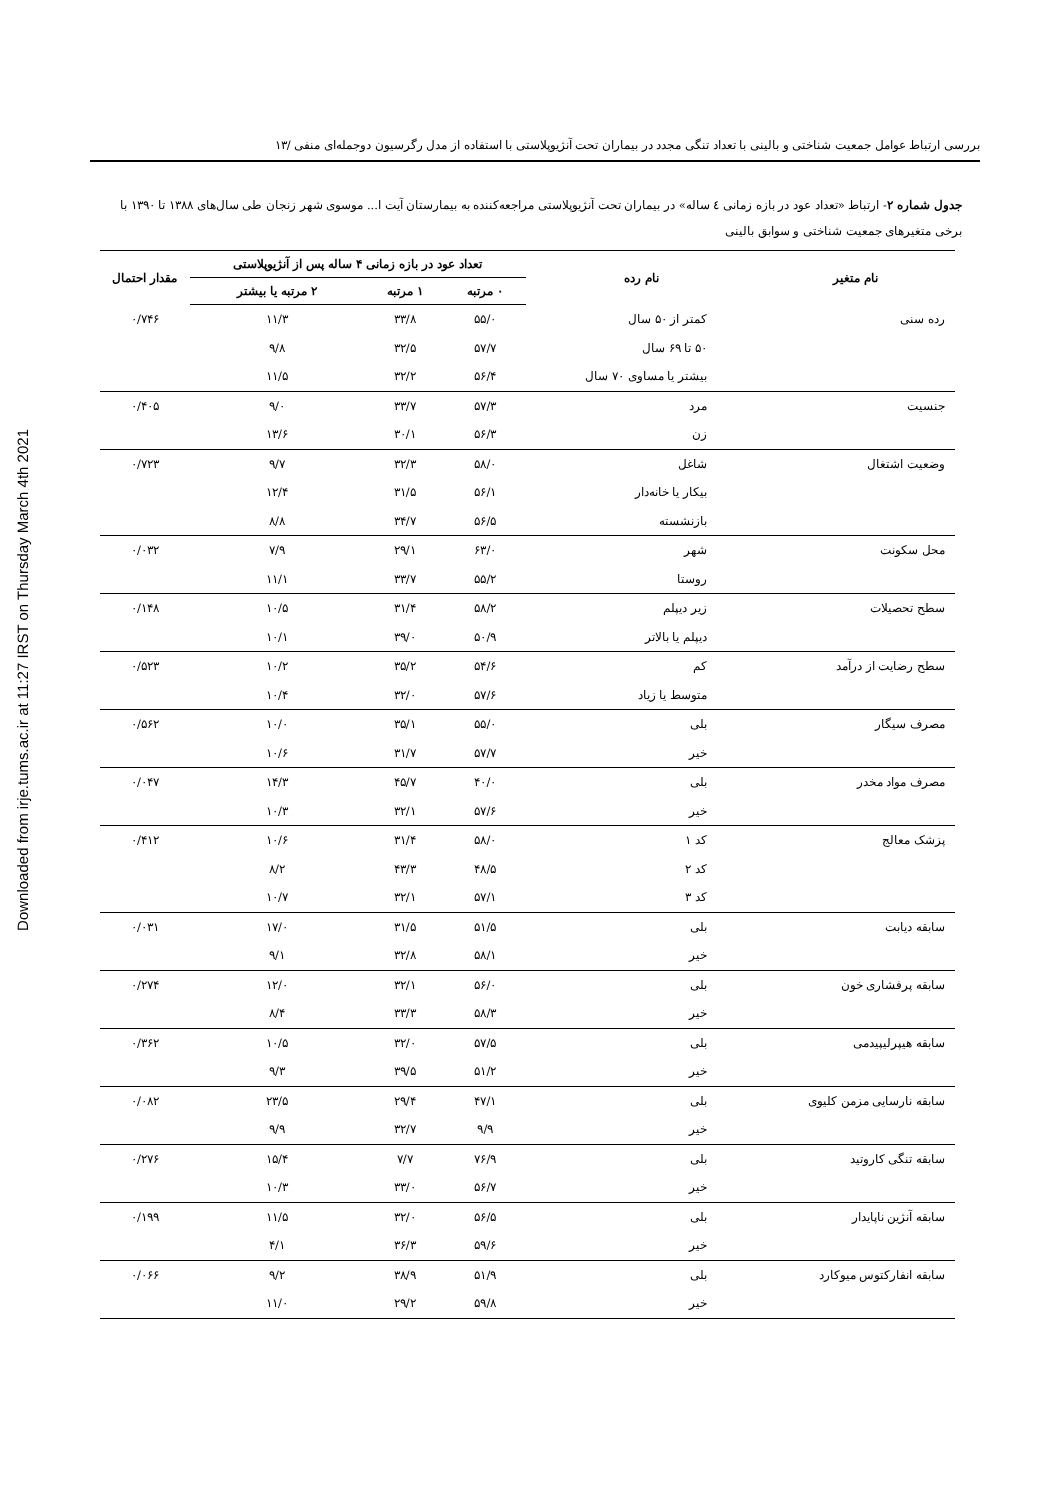Downloaded from irje.tums.ac.ir at 11:27 IRST on Thursday March 4th 2021
بررسی ارتباط عوامل جمعیت شناختی و بالینی با تعداد تنگی مجدد در بیماران تحت آنژیوپلاستی با استفاده از مدل رگرسیون دوجمله‌ای منفی /۱۳
جدول شماره ۲- ارتباط «تعداد عود در بازه زمانی ٤ ساله» در بیماران تحت آنژیوپلاستی مراجعه‌کننده به بیمارستان آیت ا... موسوی شهر زنجان طی سال‌های ۱۳۸۸ تا ۱۳۹۰ با برخی متغیرهای جمعیت شناختی و سوابق بالینی
| نام متغیر | نام رده | تعداد عود در بازه زمانی ۴ ساله پس از آنژیوپلاستی | | | مقدار احتمال |
| --- | --- | --- | --- | --- | --- |
| | | ۰ مرتبه | ۱ مرتبه | ۲ مرتبه یا بیشتر | |
| رده سنی | کمتر از ۵۰ سال | ۵۵/۰ | ۳۳/۸ | ۱۱/۳ | ۰/۷۴۶ |
| | ۵۰ تا ۶۹ سال | ۵۷/۷ | ۳۲/۵ | ۹/۸ | |
| | بیشتر یا مساوی ۷۰ سال | ۵۶/۴ | ۳۲/۲ | ۱۱/۵ | |
| جنسیت | مرد | ۵۷/۳ | ۳۳/۷ | ۹/۰ | ۰/۴۰۵ |
| | زن | ۵۶/۳ | ۳۰/۱ | ۱۳/۶ | |
| وضعیت اشتغال | شاغل | ۵۸/۰ | ۳۲/۳ | ۹/۷ | ۰/۷۲۳ |
| | بیکار یا خانه‌دار | ۵۶/۱ | ۳۱/۵ | ۱۲/۴ | |
| | بازنشسته | ۵۶/۵ | ۳۴/۷ | ۸/۸ | |
| محل سکونت | شهر | ۶۳/۰ | ۲۹/۱ | ۷/۹ | ۰/۰۳۲ |
| | روستا | ۵۵/۲ | ۳۳/۷ | ۱۱/۱ | |
| سطح تحصیلات | زیر دیپلم | ۵۸/۲ | ۳۱/۴ | ۱۰/۵ | ۰/۱۴۸ |
| | دیپلم یا بالاتر | ۵۰/۹ | ۳۹/۰ | ۱۰/۱ | |
| سطح رضایت از درآمد | کم | ۵۴/۶ | ۳۵/۲ | ۱۰/۲ | ۰/۵۲۳ |
| | متوسط یا زیاد | ۵۷/۶ | ۳۲/۰ | ۱۰/۴ | |
| مصرف سیگار | بلی | ۵۵/۰ | ۳۵/۱ | ۱۰/۰ | ۰/۵۶۲ |
| | خیر | ۵۷/۷ | ۳۱/۷ | ۱۰/۶ | |
| مصرف مواد مخدر | بلی | ۴۰/۰ | ۴۵/۷ | ۱۴/۳ | ۰/۰۴۷ |
| | خیر | ۵۷/۶ | ۳۲/۱ | ۱۰/۳ | |
| پزشک معالج | کد ۱ | ۵۸/۰ | ۳۱/۴ | ۱۰/۶ | ۰/۴۱۲ |
| | کد ۲ | ۴۸/۵ | ۴۳/۳ | ۸/۲ | |
| | کد ۳ | ۵۷/۱ | ۳۲/۱ | ۱۰/۷ | |
| سابقه دیابت | بلی | ۵۱/۵ | ۳۱/۵ | ۱۷/۰ | ۰/۰۳۱ |
| | خیر | ۵۸/۱ | ۳۲/۸ | ۹/۱ | |
| سابقه پرفشاری خون | بلی | ۵۶/۰ | ۳۲/۱ | ۱۲/۰ | ۰/۲۷۴ |
| | خیر | ۵۸/۳ | ۳۳/۳ | ۸/۴ | |
| سابقه هیپرلیپیدمی | بلی | ۵۷/۵ | ۳۲/۰ | ۱۰/۵ | ۰/۳۶۲ |
| | خیر | ۵۱/۲ | ۳۹/۵ | ۹/۳ | |
| سابقه نارسایی مزمن کلیوی | بلی | ۴۷/۱ | ۲۹/۴ | ۲۳/۵ | ۰/۰۸۲ |
| | خیر | ۹/۹ | ۳۲/۷ | ۹/۹ | |
| سابقه تنگی کاروتید | بلی | ۷۶/۹ | ۷/۷ | ۱۵/۴ | ۰/۲۷۶ |
| | خیر | ۵۶/۷ | ۳۳/۰ | ۱۰/۳ | |
| سابقه آنژین ناپایدار | بلی | ۵۶/۵ | ۳۲/۰ | ۱۱/۵ | ۰/۱۹۹ |
| | خیر | ۵۹/۶ | ۳۶/۳ | ۴/۱ | |
| سابقه انفارکتوس میوکارد | بلی | ۵۱/۹ | ۳۸/۹ | ۹/۲ | ۰/۰۶۶ |
| | خیر | ۵۹/۸ | ۲۹/۲ | ۱۱/۰ | |